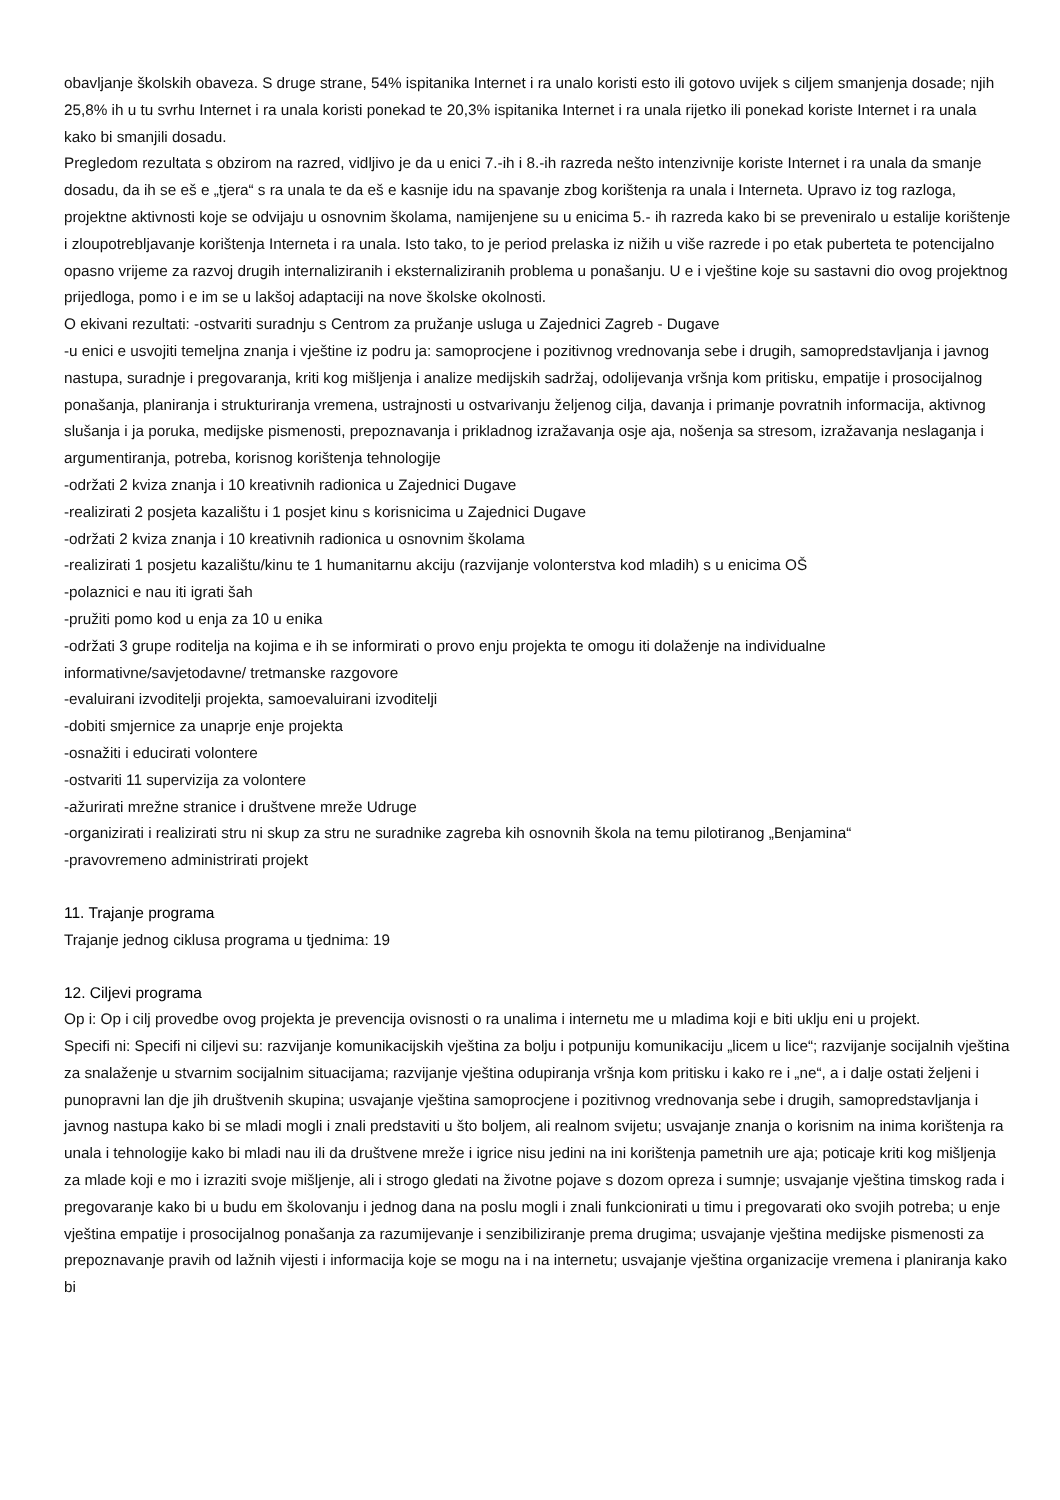obavljanje školskih obaveza. S druge strane, 54% ispitanika Internet i ra unalo koristi esto ili gotovo uvijek s ciljem smanjenja dosade; njih 25,8% ih u tu svrhu Internet i ra unala koristi ponekad te 20,3% ispitanika Internet i ra unala rijetko ili ponekad koriste Internet i ra unala kako bi smanjili dosadu.
Pregledom rezultata s obzirom na razred, vidljivo je da u enici 7.-ih i 8.-ih razreda nešto intenzivnije koriste Internet i ra unala da smanje dosadu, da ih se eš e „tjera“ s ra unala te da eš e kasnije idu na spavanje zbog korištenja ra unala i Interneta. Upravo iz tog razloga, projektne aktivnosti koje se odvijaju u osnovnim školama, namijenjene su u enicima 5.- ih razreda kako bi se preveniralo u estalije korištenje i zloupotrebljavanje korištenja Interneta i ra unala. Isto tako, to je period prelaska iz nižih u više razrede i po etak puberteta te potencijalno opasno vrijeme za razvoj drugih internaliziranih i eksternaliziranih problema u ponašanju. U e i vještine koje su sastavni dio ovog projektnog prijedloga, pomo i e im se u lakšoj adaptaciji na nove školske okolnosti.
O ekivani rezultati: -ostvariti suradnju s Centrom za pružanje usluga u Zajednici Zagreb - Dugave
-u enici e usvojiti temeljna znanja i vještine iz podru ja: samoprocjene i pozitivnog vrednovanja sebe i drugih, samopredstavljanja i javnog nastupa, suradnje i pregovaranja, kriti kog mišljenja i analize medijskih sadržaj, odolijevanja vršnja kom pritisku, empatije i prosocijalnog ponašanja, planiranja i strukturiranja vremena, ustrajnosti u ostvarivanju željenog cilja, davanja i primanje povratnih informacija, aktivnog slušanja i ja poruka, medijske pismenosti, prepoznavanja i prikladnog izražavanja osje aja, nošenja sa stresom, izražavanja neslaganja i argumentiranja, potreba, korisnog korištenja tehnologije
-održati 2 kviza znanja i 10 kreativnih radionica u Zajednici Dugave
-realizirati 2 posjeta kazalištu i 1 posjet kinu s korisnicima u Zajednici Dugave
-održati 2 kviza znanja i 10 kreativnih radionica u osnovnim školama
-realizirati 1 posjetu kazalištu/kinu te 1 humanitarnu akciju (razvijanje volonterstva kod mladih) s u enicima OŠ
-polaznici e nau iti igrati šah
-pružiti pomo kod u enja za 10 u enika
-održati 3 grupe roditelja na kojima e ih se informirati o provo enju projekta te omogu iti dolaženje na individualne informativne/savjetodavne/ tretmanske razgovore
-evaluirani izvoditelji projekta, samoevaluirani izvoditelji
-dobiti smjernice za unaprje enje projekta
-osnažiti i educirati volontere
-ostvariti 11 supervizija za volontere
-ažurirati mrežne stranice i društvene mreže Udruge
-organizirati i realizirati stru ni skup za stru ne suradnike zagreba kih osnovnih škola na temu pilotiranog „Benjamina“
-pravovremeno administrirati projekt
11. Trajanje programa
Trajanje jednog ciklusa programa u tjednima: 19
12. Ciljevi programa
Op i: Op i cilj provedbe ovog projekta je prevencija ovisnosti o ra unalima i internetu me u mladima koji e biti uklju eni u projekt.
Specifi ni: Specifi ni ciljevi su: razvijanje komunikacijskih vještina za bolju i potpuniju komunikaciju „licem u lice“; razvijanje socijalnih vještina za snalaženje u stvarnim socijalnim situacijama; razvijanje vještina odupiranja vršnja kom pritisku i kako re i „ne“, a i dalje ostati željeni i punopravni lan dje jih društvenih skupina; usvajanje vještina samoprocjene i pozitivnog vrednovanja sebe i drugih, samopredstavljanja i javnog nastupa kako bi se mladi mogli i znali predstaviti u što boljem, ali realnom svijetu; usvajanje znanja o korisnim na inima korištenja ra unala i tehnologije kako bi mladi nau ili da društvene mreže i igrice nisu jedini na ini korištenja pametnih ure aja; poticaje kriti kog mišljenja za mlade koji e mo i izraziti svoje mišljenje, ali i strogo gledati na životne pojave s dozom opreza i sumnje; usvajanje vještina timskog rada i pregovaranje kako bi u budu em školovanju i jednog dana na poslu mogli i znali funkcionirati u timu i pregovarati oko svojih potreba; u enje vještina empatije i prosocijalnog ponašanja za razumijevanje i senzibiliziranje prema drugima; usvajanje vještina medijske pismenosti za prepoznavanje pravih od lažnih vijesti i informacija koje se mogu na i na internetu; usvajanje vještina organizacije vremena i planiranja kako bi